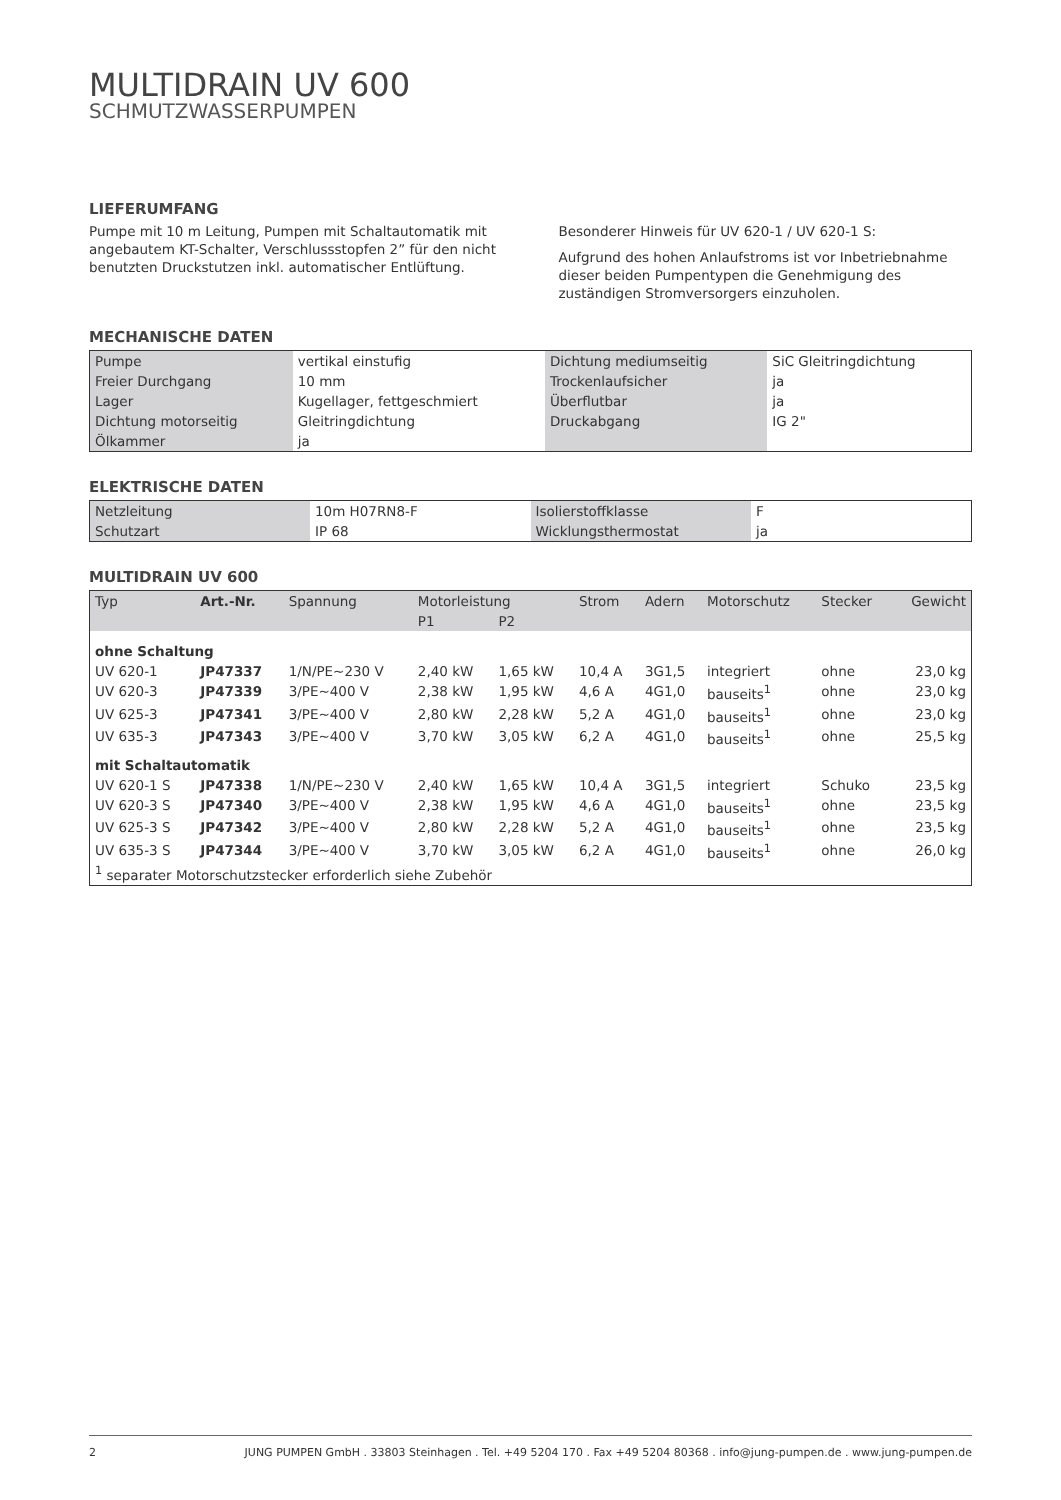MULTIDRAIN UV 600
SCHMUTZWASSERPUMPEN
LIEFERUMFANG
Pumpe mit 10 m Leitung, Pumpen mit Schaltautomatik mit angebautem KT-Schalter, Verschlussstopfen 2” für den nicht benutzten Druckstutzen inkl. automatischer Entlüftung.
Besonderer Hinweis für UV 620-1 / UV 620-1 S:
Aufgrund des hohen Anlaufstroms ist vor Inbetriebnahme dieser beiden Pumpentypen die Genehmigung des zuständigen Stromversorgers einzuholen.
MECHANISCHE DATEN
| Pumpe | vertikal einstufig | Dichtung mediumseitig | SiC Gleitringdichtung |
| Freier Durchgang | 10 mm | Trockenlaufsicher | ja |
| Lager | Kugellager, fettgeschmiert | Überflutbar | ja |
| Dichtung motorseitig | Gleitringdichtung | Druckabgang | IG 2" |
| Ölkammer | ja | | |
ELEKTRISCHE DATEN
| Netzleitung | 10m H07RN8-F | Isolierstoffklasse | F |
| Schutzart | IP 68 | Wicklungsthermostat | ja |
MULTIDRAIN UV 600
| Typ | Art.-Nr. | Spannung | Motorleistung | | Strom | Adern | Motorschutz | Stecker | Gewicht |
| --- | --- | --- | --- | --- | --- | --- | --- | --- | --- |
| | | | P1 | P2 | | | | | |
| ohne Schaltung | | | | | | | | | |
| UV 620-1 | JP47337 | 1/N/PE~230 V | 2,40 kW | 1,65 kW | 10,4 A | 3G1,5 | integriert | ohne | 23,0 kg |
| UV 620-3 | JP47339 | 3/PE~400 V | 2,38 kW | 1,95 kW | 4,6 A | 4G1,0 | bauseits<sup>1</sup> | ohne | 23,0 kg |
| UV 625-3 | JP47341 | 3/PE~400 V | 2,80 kW | 2,28 kW | 5,2 A | 4G1,0 | bauseits<sup>1</sup> | ohne | 23,0 kg |
| UV 635-3 | JP47343 | 3/PE~400 V | 3,70 kW | 3,05 kW | 6,2 A | 4G1,0 | bauseits<sup>1</sup> | ohne | 25,5 kg |
| mit Schaltautomatik | | | | | | | | | |
| UV 620-1 S | JP47338 | 1/N/PE~230 V | 2,40 kW | 1,65 kW | 10,4 A | 3G1,5 | integriert | Schuko | 23,5 kg |
| UV 620-3 S | JP47340 | 3/PE~400 V | 2,38 kW | 1,95 kW | 4,6 A | 4G1,0 | bauseits<sup>1</sup> | ohne | 23,5 kg |
| UV 625-3 S | JP47342 | 3/PE~400 V | 2,80 kW | 2,28 kW | 5,2 A | 4G1,0 | bauseits<sup>1</sup> | ohne | 23,5 kg |
| UV 635-3 S | JP47344 | 3/PE~400 V | 3,70 kW | 3,05 kW | 6,2 A | 4G1,0 | bauseits<sup>1</sup> | ohne | 26,0 kg |
| <sup>1</sup> separater Motorschutzstecker erforderlich siehe Zubehör | | | | | | | | | |
2 JUNG PUMPEN GmbH . 33803 Steinhagen . Tel. +49 5204 170 . Fax +49 5204 80368 . info@jung-pumpen.de . www.jung-pumpen.de